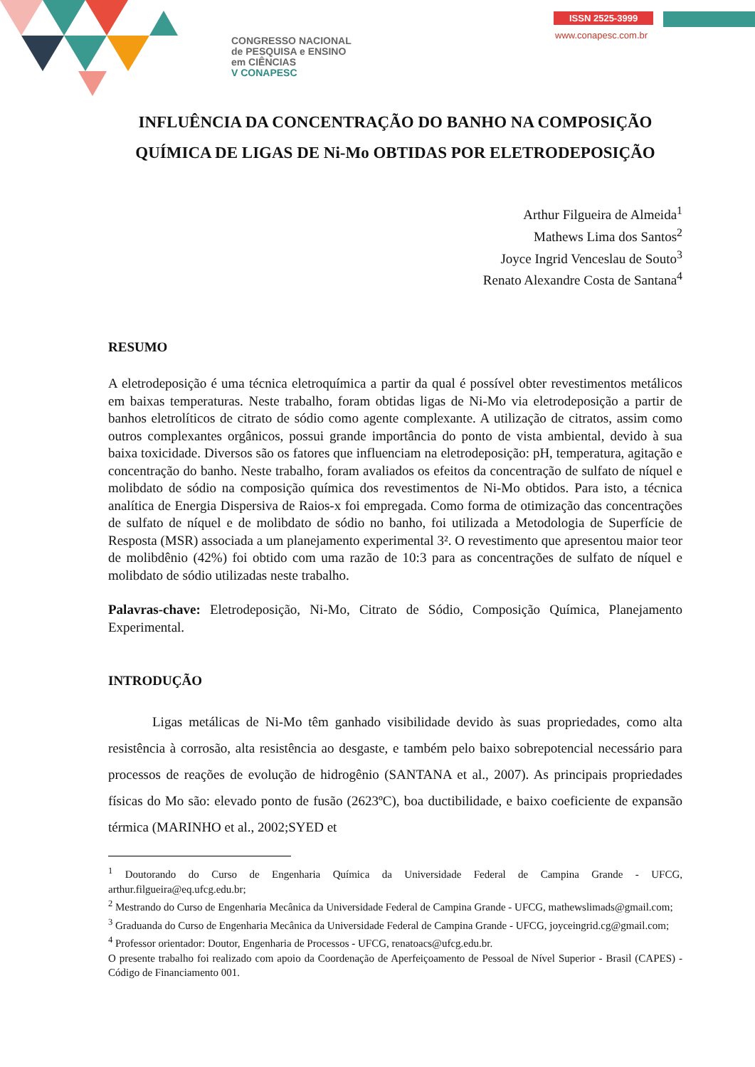CONGRESSO NACIONAL
de PESQUISA e ENSINO
em CIÊNCIAS
V CONAPESC
ISSN 2525-3999
www.conapesc.com.br
INFLUÊNCIA DA CONCENTRAÇÃO DO BANHO NA COMPOSIÇÃO QUÍMICA DE LIGAS DE Ni-Mo OBTIDAS POR ELETRODEPOSIÇÃO
Arthur Filgueira de Almeida<sup>1</sup>
Mathews Lima dos Santos<sup>2</sup>
Joyce Ingrid Venceslau de Souto<sup>3</sup>
Renato Alexandre Costa de Santana<sup>4</sup>
RESUMO
A eletrodeposição é uma técnica eletroquímica a partir da qual é possível obter revestimentos metálicos em baixas temperaturas. Neste trabalho, foram obtidas ligas de Ni-Mo via eletrodeposição a partir de banhos eletrolíticos de citrato de sódio como agente complexante. A utilização de citratos, assim como outros complexantes orgânicos, possui grande importância do ponto de vista ambiental, devido à sua baixa toxicidade. Diversos são os fatores que influenciam na eletrodeposição: pH, temperatura, agitação e concentração do banho. Neste trabalho, foram avaliados os efeitos da concentração de sulfato de níquel e molibdato de sódio na composição química dos revestimentos de Ni-Mo obtidos. Para isto, a técnica analítica de Energia Dispersiva de Raios-x foi empregada. Como forma de otimização das concentrações de sulfato de níquel e de molibdato de sódio no banho, foi utilizada a Metodologia de Superfície de Resposta (MSR) associada a um planejamento experimental 3². O revestimento que apresentou maior teor de molibdênio (42%) foi obtido com uma razão de 10:3 para as concentrações de sulfato de níquel e molibdato de sódio utilizadas neste trabalho.
Palavras-chave: Eletrodeposição, Ni-Mo, Citrato de Sódio, Composição Química, Planejamento Experimental.
INTRODUÇÃO
Ligas metálicas de Ni-Mo têm ganhado visibilidade devido às suas propriedades, como alta resistência à corrosão, alta resistência ao desgaste, e também pelo baixo sobrepotencial necessário para processos de reações de evolução de hidrogênio (SANTANA et al., 2007). As principais propriedades físicas do Mo são: elevado ponto de fusão (2623ºC), boa ductibilidade, e baixo coeficiente de expansão térmica (MARINHO et al., 2002;SYED et
<sup>1</sup> Doutorando do Curso de Engenharia Química da Universidade Federal de Campina Grande - UFCG, arthur.filgueira@eq.ufcg.edu.br;
<sup>2</sup> Mestrando do Curso de Engenharia Mecânica da Universidade Federal de Campina Grande - UFCG, mathewslimads@gmail.com;
<sup>3</sup> Graduanda do Curso de Engenharia Mecânica da Universidade Federal de Campina Grande - UFCG, joyceingrid.cg@gmail.com;
<sup>4</sup> Professor orientador: Doutor, Engenharia de Processos - UFCG, renatoacs@ufcg.edu.br.
O presente trabalho foi realizado com apoio da Coordenação de Aperfeiçoamento de Pessoal de Nível Superior - Brasil (CAPES) - Código de Financiamento 001.